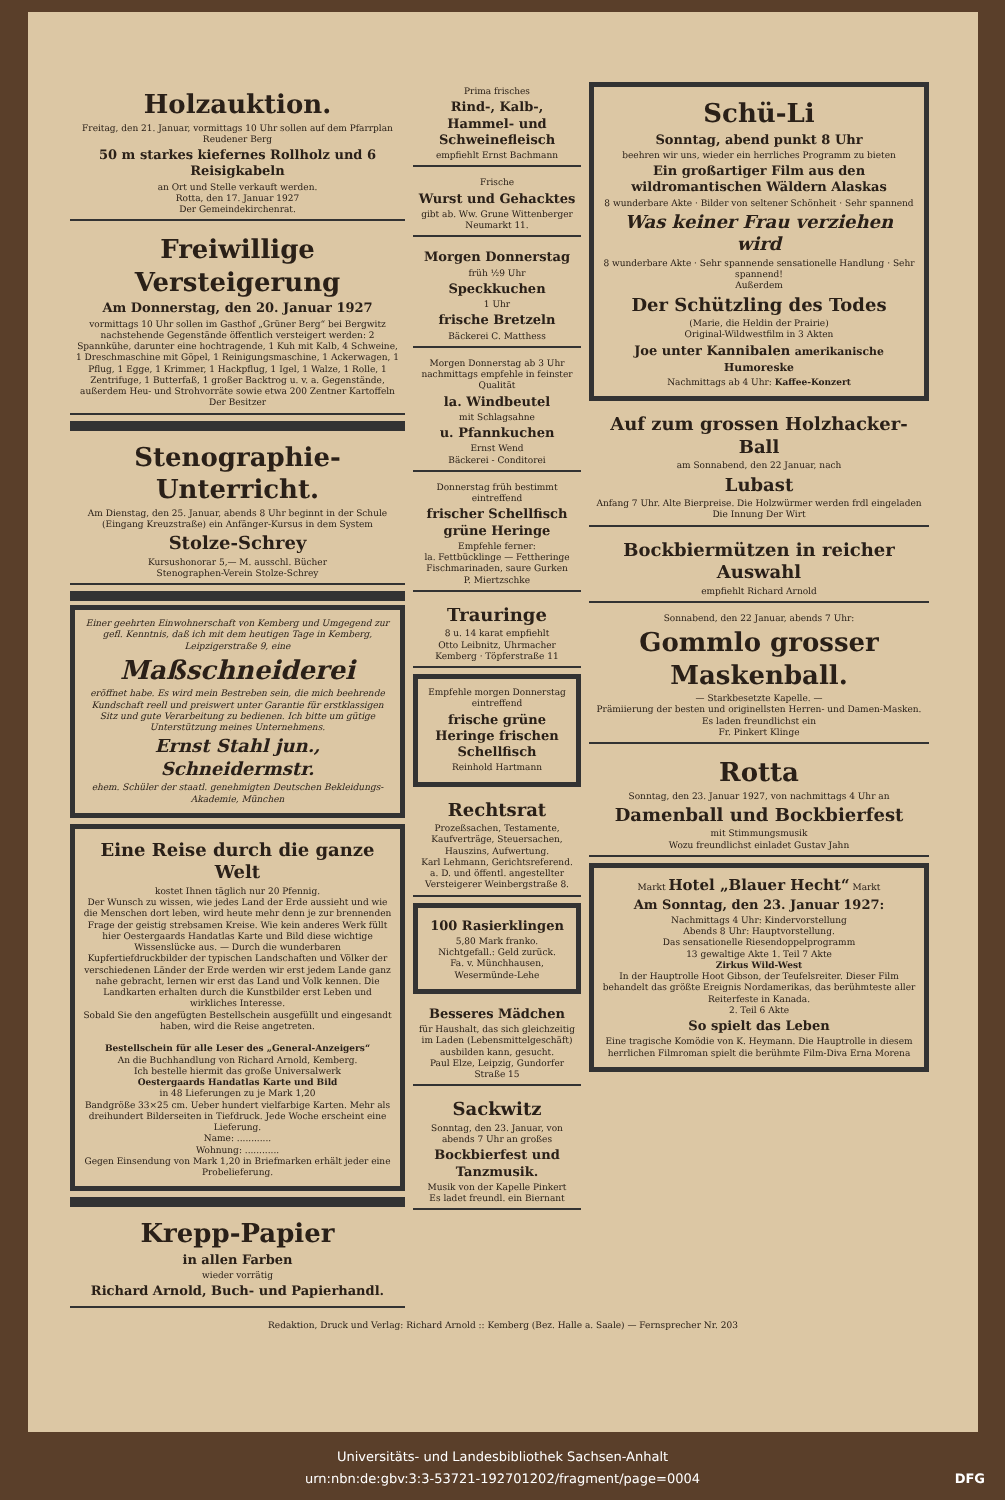Holzauktion.
Freitag, den 21. Januar, vormittags 10 Uhr sollen auf dem Pfarrplan Reudener Berg
50 m starkes kiefernes Rollholz und 6 Reisigkabeln
an Ort und Stelle verkauft werden.
Rotta, den 17. Januar 1927
Der Gemeindekirchenrat.
Freiwillige Versteigerung
Am Donnerstag, den 20. Januar 1927
vormittags 10 Uhr sollen im Gasthof „Grüner Berg“ bei Bergwitz nachstehende Gegenstände öffentlich versteigert werden: 2 Spannkühe, darunter eine hochtragende, 1 Kuh mit Kalb, 4 Schweine, 1 Dreschmaschine mit Göpel, 1 Reinigungsmaschine, 1 Ackerwagen, 1 Pflug, 1 Egge, 1 Krimmer, 1 Hackpflug, 1 Igel, 1 Walze, 1 Rolle, 1 Zentrifuge, 1 Butterfaß, 1 großer Backtrog u. v. a. Gegenstände, außerdem Heu- und Strohvorräte sowie etwa 200 Zentner Kartoffeln Der Besitzer
Stenographie-Unterricht.
Am Dienstag, den 25. Januar, abends 8 Uhr beginnt in der Schule (Eingang Kreuzstraße) ein Anfänger-Kursus in dem System
Stolze-Schrey
Kursushonorar 5,— M. ausschl. Bücher
Stenographen-Verein Stolze-Schrey
Einer geehrten Einwohnerschaft von Kemberg und Umgegend zur gefl. Kenntnis, daß ich mit dem heutigen Tage in Kemberg, Leipzigerstraße 9, eine
Maßschneiderei
eröffnet habe. Es wird mein Bestreben sein, die mich beehrende Kundschaft reell und preiswert unter Garantie für erstklassigen Sitz und gute Verarbeitung zu bedienen. Ich bitte um gütige Unterstützung meines Unternehmens.
Ernst Stahl jun., Schneidermstr.
ehem. Schüler der staatl. genehmigten Deutschen Bekleidungs-Akademie, München
Eine Reise durch die ganze Welt
kostet Ihnen täglich nur 20 Pfennig.
Der Wunsch zu wissen, wie jedes Land der Erde aussieht und wie die Menschen dort leben, wird heute mehr denn je zur brennenden Frage der geistig strebsamen Kreise. Wie kein anderes Werk füllt hier Oestergaards Handatlas Karte und Bild diese wichtige Wissenslücke aus. — Durch die wunderbaren Kupfertiefdruckbilder der typischen Landschaften und Völker der verschiedenen Länder der Erde werden wir erst jedem Lande ganz nahe gebracht, lernen wir erst das Land und Volk kennen. Die Landkarten erhalten durch die Kunstbilder erst Leben und wirkliches Interesse.
Sobald Sie den angefügten Bestellschein ausgefüllt und eingesandt haben, wird die Reise angetreten.
Bestellschein für alle Leser des „General-Anzeigers“
An die Buchhandlung von Richard Arnold, Kemberg.
Ich bestelle hiermit das große Universalwerk
Oestergaards Handatlas Karte und Bild
in 48 Lieferungen zu je Mark 1,20
Bandgröße 33×25 cm. Ueber hundert vielfarbige Karten. Mehr als dreihundert Bilderseiten in Tiefdruck. Jede Woche erscheint eine Lieferung.
Name: ............
Wohnung: ............
Gegen Einsendung von Mark 1,20 in Briefmarken erhält jeder eine Probelieferung.
Krepp-Papier
in allen Farben
wieder vorrätig
Richard Arnold, Buch- und Papierhandl.
Prima frisches
Rind-, Kalb-, Hammel- und Schweinefleisch
empfiehlt Ernst Bachmann
Frische
Wurst und Gehacktes
gibt ab. Ww. Grune Wittenberger Neumarkt 11.
Morgen Donnerstag
früh ½9 Uhr
Speckkuchen
1 Uhr
frische Bretzeln
Bäckerei C. Matthess
Morgen Donnerstag ab 3 Uhr nachmittags empfehle in feinster Qualität
la. Windbeutel
mit Schlagsahne
u. Pfannkuchen
Ernst Wend
Bäckerei - Conditorei
Donnerstag früh bestimmt eintreffend
frischer Schellfisch grüne Heringe
Empfehle ferner:
la. Fettbücklinge — Fettheringe Fischmarinaden, saure Gurken
P. Miertzschke
Trauringe
8 u. 14 karat empfiehlt
Otto Leibnitz, Uhrmacher
Kemberg · Töpferstraße 11
Empfehle morgen Donnerstag eintreffend
frische grüne Heringe frischen Schellfisch
Reinhold Hartmann
Rechtsrat
Prozeßsachen, Testamente, Kaufverträge, Steuersachen, Hauszins, Aufwertung.
Karl Lehmann, Gerichtsreferend. a. D. und öffentl. angestellter Versteigerer Weinbergstraße 8.
100 Rasierklingen
5,80 Mark franko.
Nichtgefall.: Geld zurück.
Fa. v. Münchhausen, Wesermünde-Lehe
Besseres Mädchen
für Haushalt, das sich gleichzeitig im Laden (Lebensmittelgeschäft) ausbilden kann, gesucht.
Paul Elze, Leipzig, Gundorfer Straße 15
Sackwitz
Sonntag, den 23. Januar, von abends 7 Uhr an großes
Bockbierfest und Tanzmusik.
Musik von der Kapelle Pinkert
Es ladet freundl. ein Biernant
Schü-Li
Sonntag, abend punkt 8 Uhr
beehren wir uns, wieder ein herrliches Programm zu bieten
Ein großartiger Film aus den wildromantischen Wäldern Alaskas
8 wunderbare Akte · Bilder von seltener Schönheit · Sehr spannend
Was keiner Frau verziehen wird
8 wunderbare Akte · Sehr spannende sensationelle Handlung · Sehr spannend!
Außerdem
Der Schützling des Todes
(Marie, die Heldin der Prairie)
Original-Wildwestfilm in 3 Akten
Joe unter Kannibalen amerikanische Humoreske
Nachmittags ab 4 Uhr: Kaffee-Konzert
Auf zum grossen Holzhacker-Ball
am Sonnabend, den 22 Januar, nach
Lubast
Anfang 7 Uhr. Alte Bierpreise. Die Holzwürmer werden frdl eingeladen
Die Innung Der Wirt
Bockbiermützen in reicher Auswahl
empfiehlt Richard Arnold
Sonnabend, den 22 Januar, abends 7 Uhr:
Gommlo grosser Maskenball.
— Starkbesetzte Kapelle. —
Prämiierung der besten und originellsten Herren- und Damen-Masken.
Es laden freundlichst ein
Fr. Pinkert Klinge
Rotta
Sonntag, den 23. Januar 1927, von nachmittags 4 Uhr an
Damenball und Bockbierfest
mit Stimmungsmusik
Wozu freundlichst einladet Gustav Jahn
Markt Hotel „Blauer Hecht“ Markt
Am Sonntag, den 23. Januar 1927:
Nachmittags 4 Uhr: Kindervorstellung
Abends 8 Uhr: Hauptvorstellung.
Das sensationelle Riesendoppelprogramm
13 gewaltige Akte 1. Teil 7 Akte
Zirkus Wild-West
In der Hauptrolle Hoot Gibson, der Teufelsreiter. Dieser Film behandelt das größte Ereignis Nordamerikas, das berühmteste aller Reiterfeste in Kanada.
2. Teil 6 Akte
So spielt das Leben
Eine tragische Komödie von K. Heymann. Die Hauptrolle in diesem herrlichen Filmroman spielt die berühmte Film-Diva Erna Morena
Redaktion, Druck und Verlag: Richard Arnold :: Kemberg (Bez. Halle a. Saale) — Fernsprecher Nr. 203
Universitäts- und Landesbibliothek Sachsen-Anhalt
urn:nbn:de:gbv:3:3-53721-192701202/fragment/page=0004 DFG